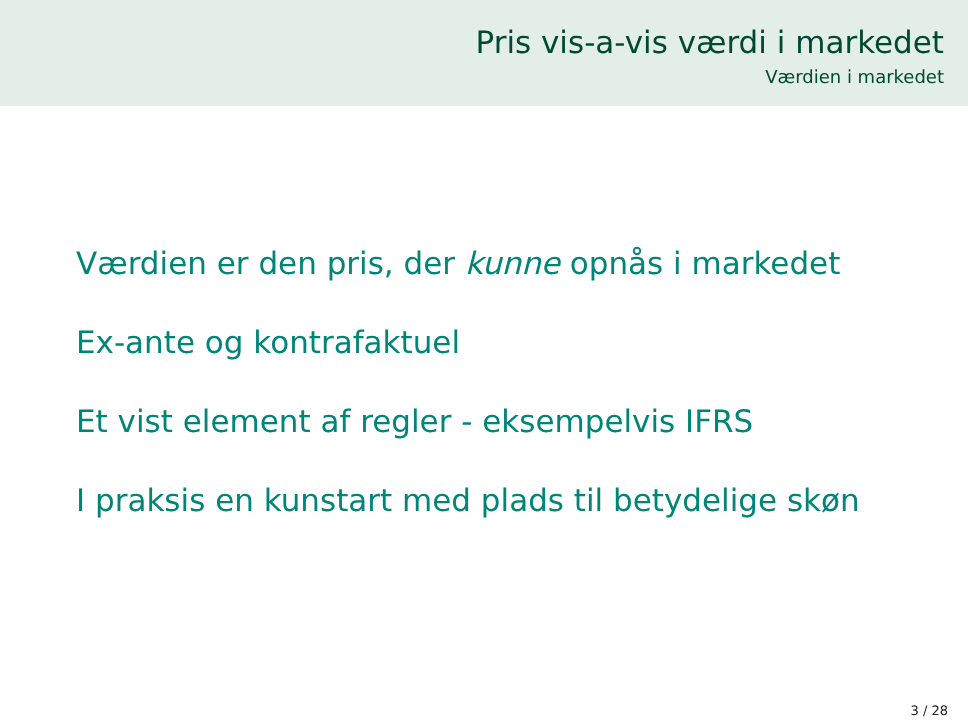Pris vis-a-vis værdi i markedet
Værdien i markedet
Værdien er den pris, der kunne opnås i markedet
Ex-ante og kontrafaktuel
Et vist element af regler - eksempelvis IFRS
I praksis en kunstart med plads til betydelige skøn
3 / 28